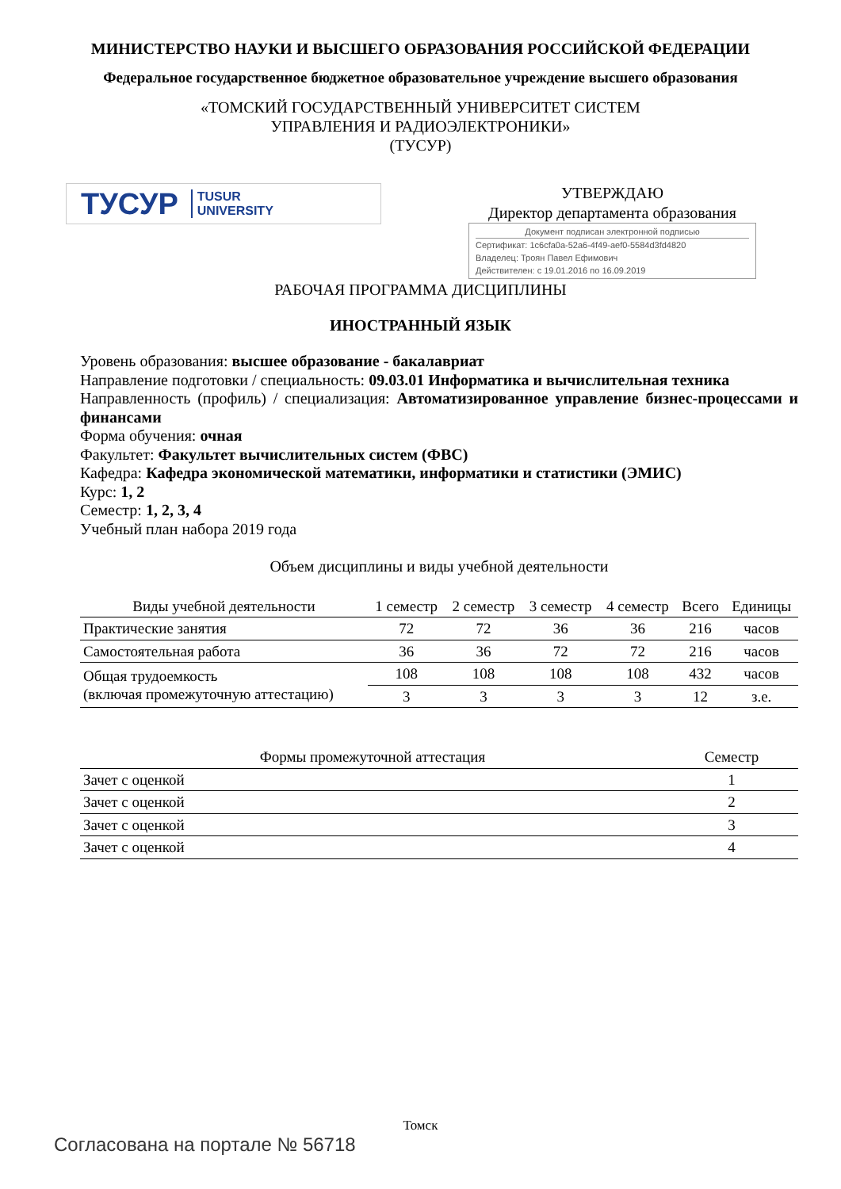МИНИСТЕРСТВО НАУКИ И ВЫСШЕГО ОБРАЗОВАНИЯ РОССИЙСКОЙ ФЕДЕРАЦИИ
Федеральное государственное бюджетное образовательное учреждение высшего образования
«ТОМСКИЙ ГОСУДАРСТВЕННЫЙ УНИВЕРСИТЕТ СИСТЕМ
УПРАВЛЕНИЯ И РАДИОЭЛЕКТРОНИКИ»
(ТУСУР)
ТУСУР TUSUR
UNIVERSITY
УТВЕРЖДАЮ
Директор департамента образования
Документ подписан электронной подписью
Сертификат: 1c6cfa0a-52a6-4f49-aef0-5584d3fd4820
Владелец: Троян Павел Ефимович
Действителен: с 19.01.2016 по 16.09.2019
РАБОЧАЯ ПРОГРАММА ДИСЦИПЛИНЫ
ИНОСТРАННЫЙ ЯЗЫК
Уровень образования: высшее образование - бакалавриат
Направление подготовки / специальность: 09.03.01 Информатика и вычислительная техника
Направленность (профиль) / специализация: Автоматизированное управление бизнес-процессами и финансами
Форма обучения: очная
Факультет: Факультет вычислительных систем (ФВС)
Кафедра: Кафедра экономической математики, информатики и статистики (ЭМИС)
Курс: 1, 2
Семестр: 1, 2, 3, 4
Учебный план набора 2019 года
Объем дисциплины и виды учебной деятельности
| Виды учебной деятельности | 1 семестр | 2 семестр | 3 семестр | 4 семестр | Всего | Единицы |
| --- | --- | --- | --- | --- | --- | --- |
| Практические занятия | 72 | 72 | 36 | 36 | 216 | часов |
| Самостоятельная работа | 36 | 36 | 72 | 72 | 216 | часов |
| Общая трудоемкость (включая промежуточную аттестацию) | 108 | 108 | 108 | 108 | 432 | часов |
| | 3 | 3 | 3 | 3 | 12 | з.е. |
| Формы промежуточной аттестация | Семестр |
| --- | --- |
| Зачет с оценкой | 1 |
| Зачет с оценкой | 2 |
| Зачет с оценкой | 3 |
| Зачет с оценкой | 4 |
Томск
Согласована на портале № 56718